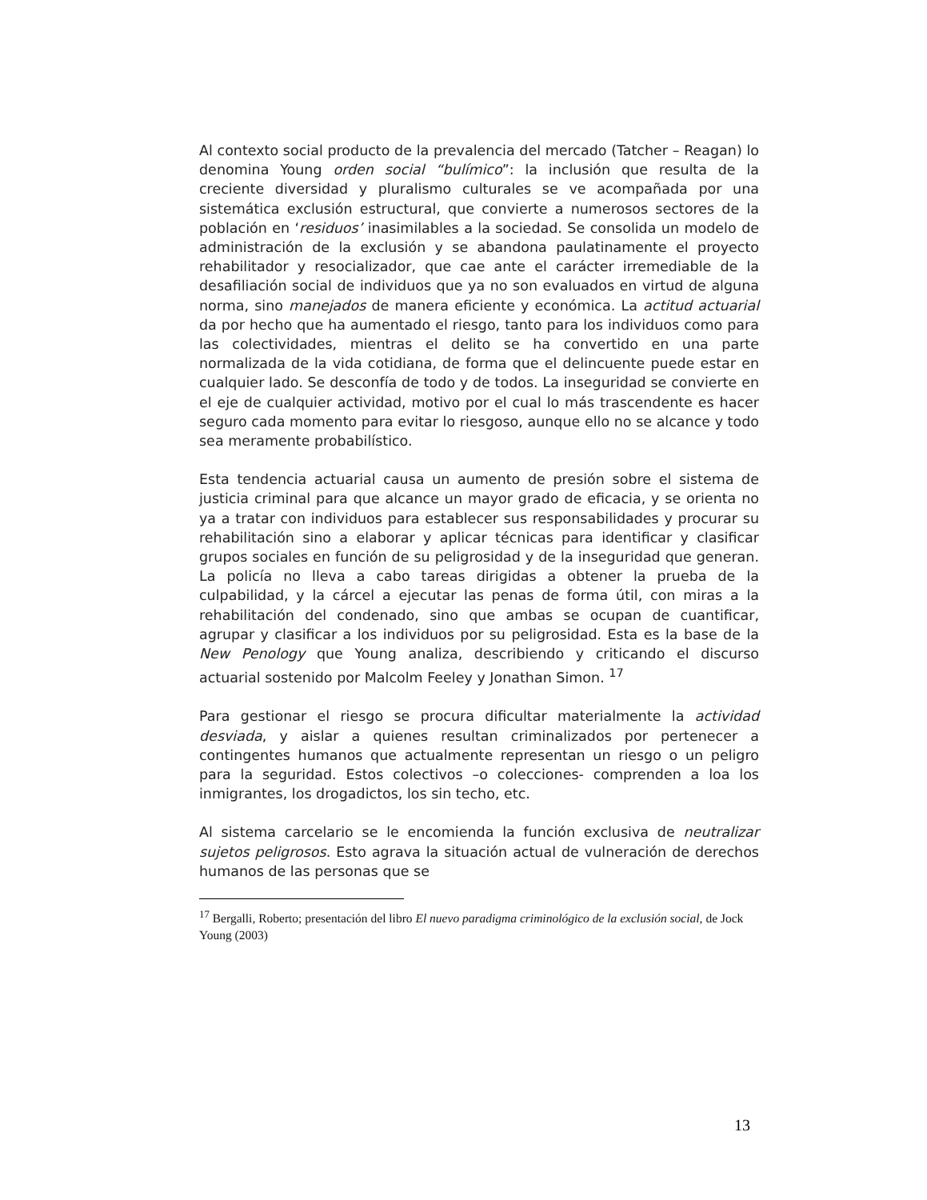Al contexto social producto de la prevalencia del mercado (Tatcher – Reagan) lo denomina Young orden social “bulímico”: la inclusión que resulta de la creciente diversidad y pluralismo culturales se ve acompañada por una sistemática exclusión estructural, que convierte a numerosos sectores de la población en ‘residuos’ inasimilables a la sociedad. Se consolida un modelo de administración de la exclusión y se abandona paulatinamente el proyecto rehabilitador y resocializador, que cae ante el carácter irremediable de la desafiliación social de individuos que ya no son evaluados en virtud de alguna norma, sino manejados de manera eficiente y económica. La actitud actuarial da por hecho que ha aumentado el riesgo, tanto para los individuos como para las colectividades, mientras el delito se ha convertido en una parte normalizada de la vida cotidiana, de forma que el delincuente puede estar en cualquier lado. Se desconfía de todo y de todos. La inseguridad se convierte en el eje de cualquier actividad, motivo por el cual lo más trascendente es hacer seguro cada momento para evitar lo riesgoso, aunque ello no se alcance y todo sea meramente probabilístico.
Esta tendencia actuarial causa un aumento de presión sobre el sistema de justicia criminal para que alcance un mayor grado de eficacia, y se orienta no ya a tratar con individuos para establecer sus responsabilidades y procurar su rehabilitación sino a elaborar y aplicar técnicas para identificar y clasificar grupos sociales en función de su peligrosidad y de la inseguridad que generan. La policía no lleva a cabo tareas dirigidas a obtener la prueba de la culpabilidad, y la cárcel a ejecutar las penas de forma útil, con miras a la rehabilitación del condenado, sino que ambas se ocupan de cuantificar, agrupar y clasificar a los individuos por su peligrosidad. Esta es la base de la New Penology que Young analiza, describiendo y criticando el discurso actuarial sostenido por Malcolm Feeley y Jonathan Simon. <sup>17</sup>
Para gestionar el riesgo se procura dificultar materialmente la actividad desviada, y aislar a quienes resultan criminalizados por pertenecer a contingentes humanos que actualmente representan un riesgo o un peligro para la seguridad. Estos colectivos –o colecciones- comprenden a loa los inmigrantes, los drogadictos, los sin techo, etc.
Al sistema carcelario se le encomienda la función exclusiva de neutralizar sujetos peligrosos. Esto agrava la situación actual de vulneración de derechos humanos de las personas que se
<sup>17</sup> Bergalli, Roberto; presentación del libro El nuevo paradigma criminológico de la exclusión social, de Jock Young (2003)
13